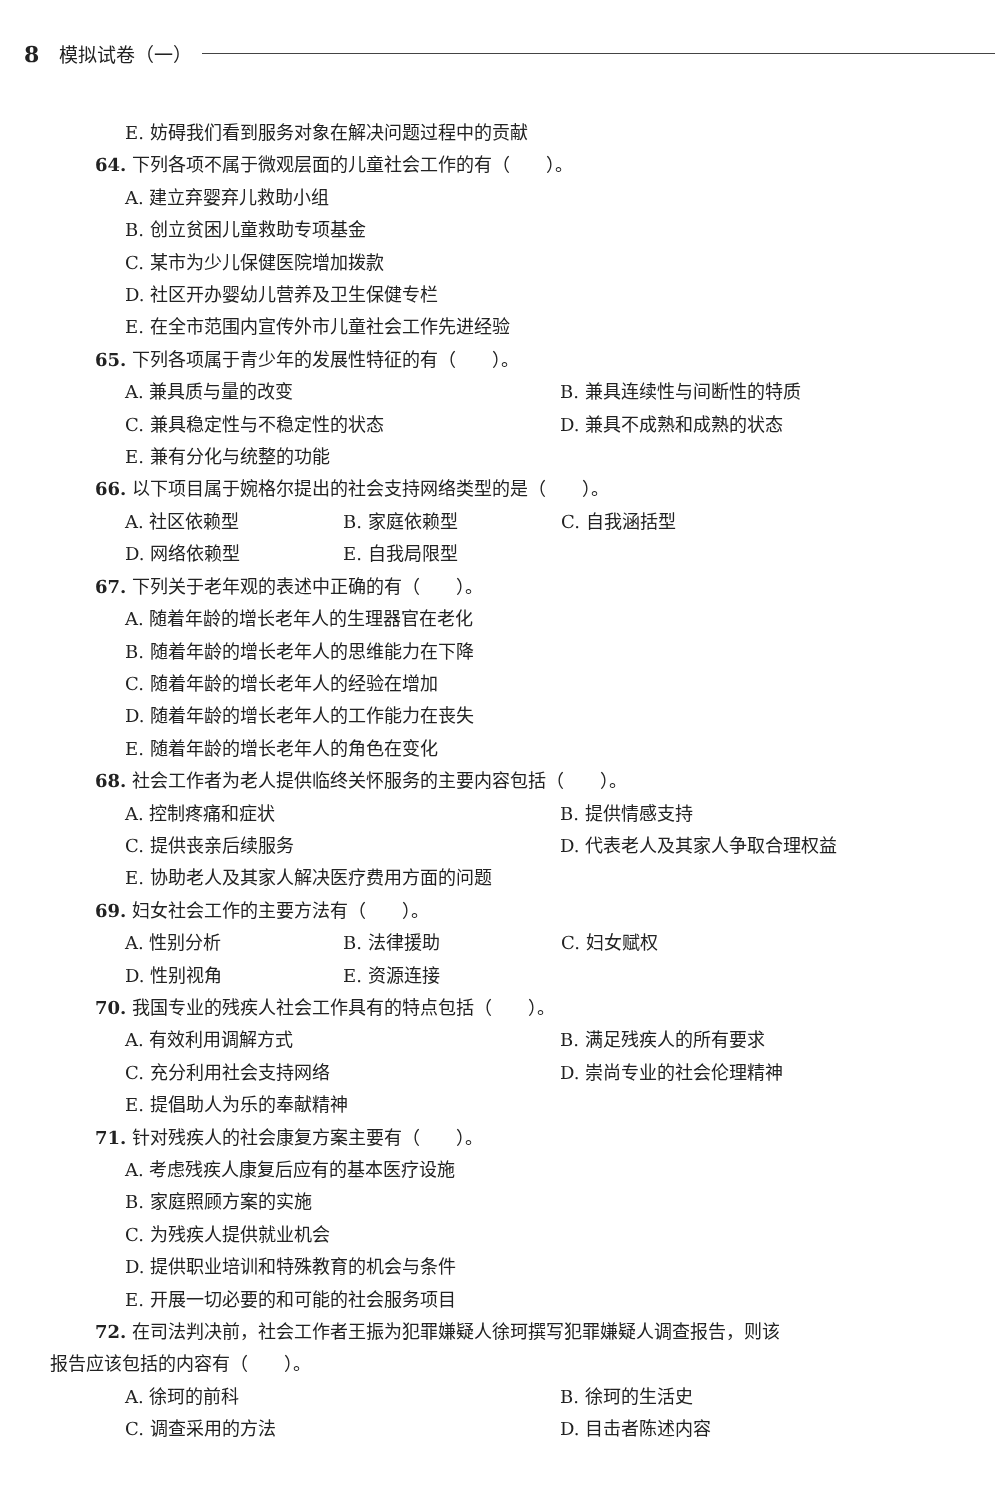8 模拟试卷（一）
E. 妨碍我们看到服务对象在解决问题过程中的贡献
64. 下列各项不属于微观层面的儿童社会工作的有（　　）。
A. 建立弃婴弃儿救助小组
B. 创立贫困儿童救助专项基金
C. 某市为少儿保健医院增加拨款
D. 社区开办婴幼儿营养及卫生保健专栏
E. 在全市范围内宣传外市儿童社会工作先进经验
65. 下列各项属于青少年的发展性特征的有（　　）。
A. 兼具质与量的改变 B. 兼具连续性与间断性的特质
C. 兼具稳定性与不稳定性的状态 D. 兼具不成熟和成熟的状态
E. 兼有分化与统整的功能
66. 以下项目属于婉格尔提出的社会支持网络类型的是（　　）。
A. 社区依赖型 B. 家庭依赖型 C. 自我涵括型
D. 网络依赖型 E. 自我局限型
67. 下列关于老年观的表述中正确的有（　　）。
A. 随着年龄的增长老年人的生理器官在老化
B. 随着年龄的增长老年人的思维能力在下降
C. 随着年龄的增长老年人的经验在增加
D. 随着年龄的增长老年人的工作能力在丧失
E. 随着年龄的增长老年人的角色在变化
68. 社会工作者为老人提供临终关怀服务的主要内容包括（　　）。
A. 控制疼痛和症状 B. 提供情感支持
C. 提供丧亲后续服务 D. 代表老人及其家人争取合理权益
E. 协助老人及其家人解决医疗费用方面的问题
69. 妇女社会工作的主要方法有（　　）。
A. 性别分析 B. 法律援助 C. 妇女赋权
D. 性别视角 E. 资源连接
70. 我国专业的残疾人社会工作具有的特点包括（　　）。
A. 有效利用调解方式 B. 满足残疾人的所有要求
C. 充分利用社会支持网络 D. 崇尚专业的社会伦理精神
E. 提倡助人为乐的奉献精神
71. 针对残疾人的社会康复方案主要有（　　）。
A. 考虑残疾人康复后应有的基本医疗设施
B. 家庭照顾方案的实施
C. 为残疾人提供就业机会
D. 提供职业培训和特殊教育的机会与条件
E. 开展一切必要的和可能的社会服务项目
72. 在司法判决前，社会工作者王振为犯罪嫌疑人徐珂撰写犯罪嫌疑人调查报告，则该
报告应该包括的内容有（　　）。
A. 徐珂的前科 B. 徐珂的生活史
C. 调查采用的方法 D. 目击者陈述内容